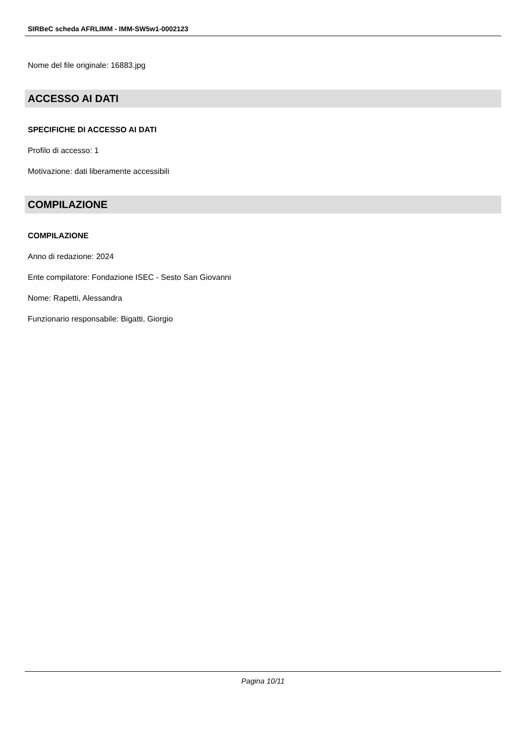SIRBeC scheda AFRLIMM - IMM-SW5w1-0002123
Nome del file originale: 16883.jpg
ACCESSO AI DATI
SPECIFICHE DI ACCESSO AI DATI
Profilo di accesso: 1
Motivazione: dati liberamente accessibili
COMPILAZIONE
COMPILAZIONE
Anno di redazione: 2024
Ente compilatore: Fondazione ISEC - Sesto San Giovanni
Nome: Rapetti, Alessandra
Funzionario responsabile: Bigatti, Giorgio
Pagina 10/11